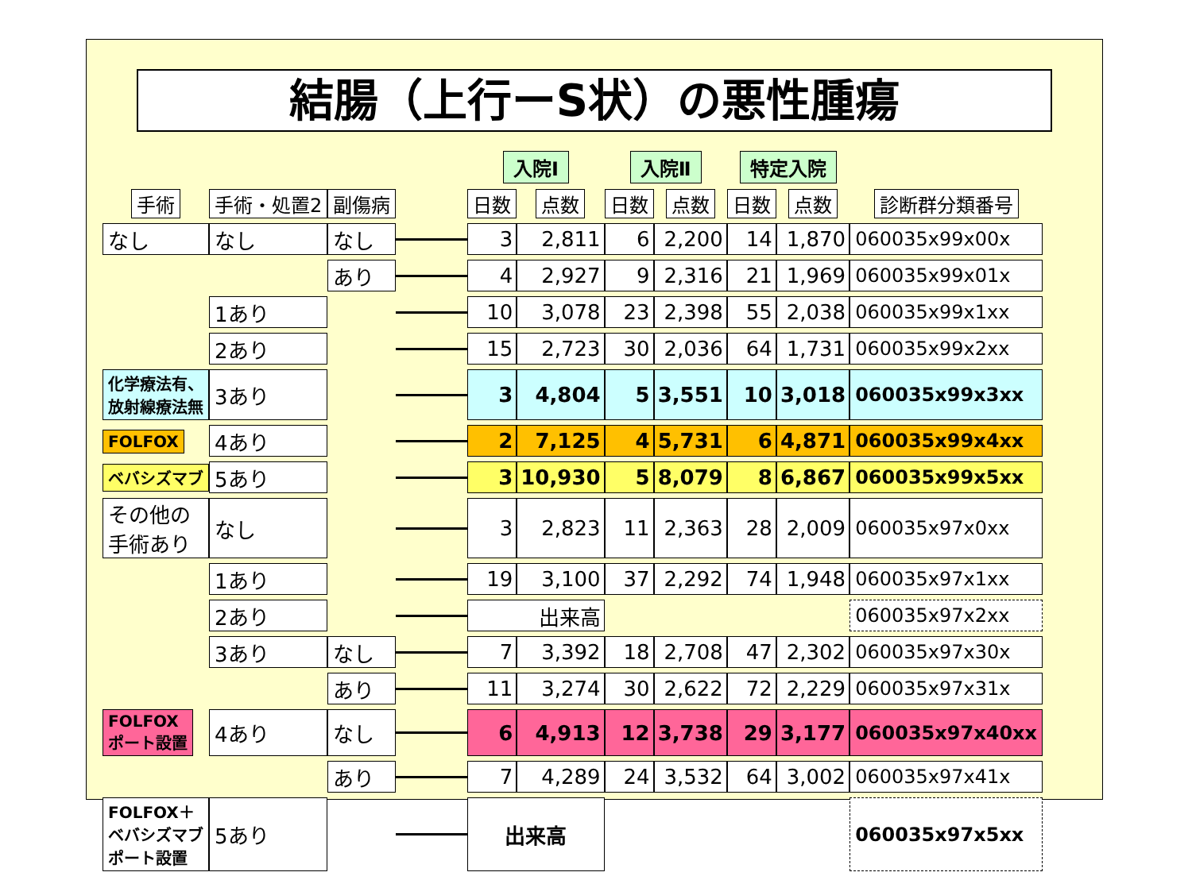結腸（上行ーS状）の悪性腫瘍
| | | | | 入院Ⅰ | | 入院Ⅱ | | 特定入院 | | |
| --- | --- | --- | --- | --- | --- | --- | --- | --- | --- | --- |
| 手術 | 手術・処置2 | 副傷病 | | 日数 | 点数 | 日数 | 点数 | 日数 | 点数 | 診断群分類番号 |
| なし | なし | なし | | 3 | 2,811 | 6 | 2,200 | 14 | 1,870 | 060035x99x00x |
| | | あり | | 4 | 2,927 | 9 | 2,316 | 21 | 1,969 | 060035x99x01x |
| | 1あり | | | 10 | 3,078 | 23 | 2,398 | 55 | 2,038 | 060035x99x1xx |
| | 2あり | | | 15 | 2,723 | 30 | 2,036 | 64 | 1,731 | 060035x99x2xx |
| 化学療法有、 放射線療法無 | 3あり | | | 3 | 4,804 | 5 | 3,551 | 10 | 3,018 | 060035x99x3xx |
| FOLFOX | 4あり | | | 2 | 7,125 | 4 | 5,731 | 6 | 4,871 | 060035x99x4xx |
| ベバシズマブ | 5あり | | | 3 | 10,930 | 5 | 8,079 | 8 | 6,867 | 060035x99x5xx |
| その他の 手術あり | なし | | | 3 | 2,823 | 11 | 2,363 | 28 | 2,009 | 060035x97x0xx |
| | 1あり | | | 19 | 3,100 | 37 | 2,292 | 74 | 1,948 | 060035x97x1xx |
| | 2あり | | | 出来高 | | | | | | 060035x97x2xx |
| | 3あり | なし | | 7 | 3,392 | 18 | 2,708 | 47 | 2,302 | 060035x97x30x |
| | | あり | | 11 | 3,274 | 30 | 2,622 | 72 | 2,229 | 060035x97x31x |
| FOLFOX ポート設置 | 4あり | なし | | 6 | 4,913 | 12 | 3,738 | 29 | 3,177 | 060035x97x40xx |
| | | あり | | 7 | 4,289 | 24 | 3,532 | 64 | 3,002 | 060035x97x41x |
| FOLFOX＋ ベバシズマブ ポート設置 | 5あり | | | 出来高 | | | | | | 060035x97x5xx |